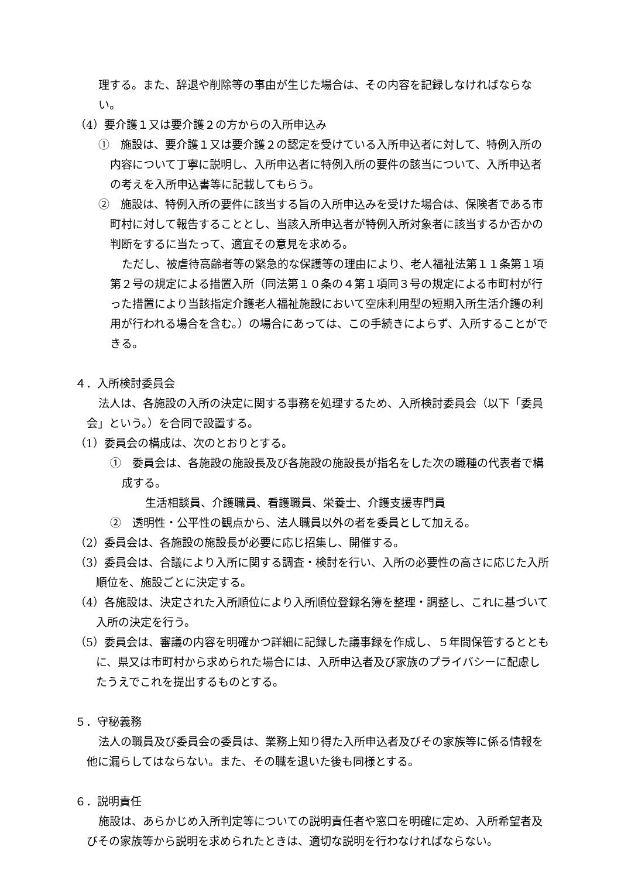理する。また、辞退や削除等の事由が生じた場合は、その内容を記録しなければならない。
（4）要介護１又は要介護２の方からの入所申込み
①　施設は、要介護１又は要介護２の認定を受けている入所申込者に対して、特例入所の内容について丁寧に説明し、入所申込者に特例入所の要件の該当について、入所申込者の考えを入所申込書等に記載してもらう。
②　施設は、特例入所の要件に該当する旨の入所申込みを受けた場合は、保険者である市町村に対して報告することとし、当該入所申込者が特例入所対象者に該当するか否かの判断をするに当たって、適宜その意見を求める。
ただし、被虐待高齢者等の緊急的な保護等の理由により、老人福祉法第１１条第１項第２号の規定による措置入所（同法第１０条の４第１項同３号の規定による市町村が行った措置により当該指定介護老人福祉施設において空床利用型の短期入所生活介護の利用が行われる場合を含む。）の場合にあっては、この手続きによらず、入所することができる。
４．入所検討委員会
法人は、各施設の入所の決定に関する事務を処理するため、入所検討委員会（以下「委員会」という。）を合同で設置する。
（1）委員会の構成は、次のとおりとする。
①　委員会は、各施設の施設長及び各施設の施設長が指名をした次の職種の代表者で構成する。
生活相談員、介護職員、看護職員、栄養士、介護支援専門員
②　透明性・公平性の観点から、法人職員以外の者を委員として加える。
（2）委員会は、各施設の施設長が必要に応じ招集し、開催する。
（3）委員会は、合議により入所に関する調査・検討を行い、入所の必要性の高さに応じた入所順位を、施設ごとに決定する。
（4）各施設は、決定された入所順位により入所順位登録名簿を整理・調整し、これに基づいて入所の決定を行う。
（5）委員会は、審議の内容を明確かつ詳細に記録した議事録を作成し、５年間保管するとともに、県又は市町村から求められた場合には、入所申込者及び家族のプライバシーに配慮したうえでこれを提出するものとする。
５．守秘義務
法人の職員及び委員会の委員は、業務上知り得た入所申込者及びその家族等に係る情報を他に漏らしてはならない。また、その職を退いた後も同様とする。
６．説明責任
施設は、あらかじめ入所判定等についての説明責任者や窓口を明確に定め、入所希望者及びその家族等から説明を求められたときは、適切な説明を行わなければならない。